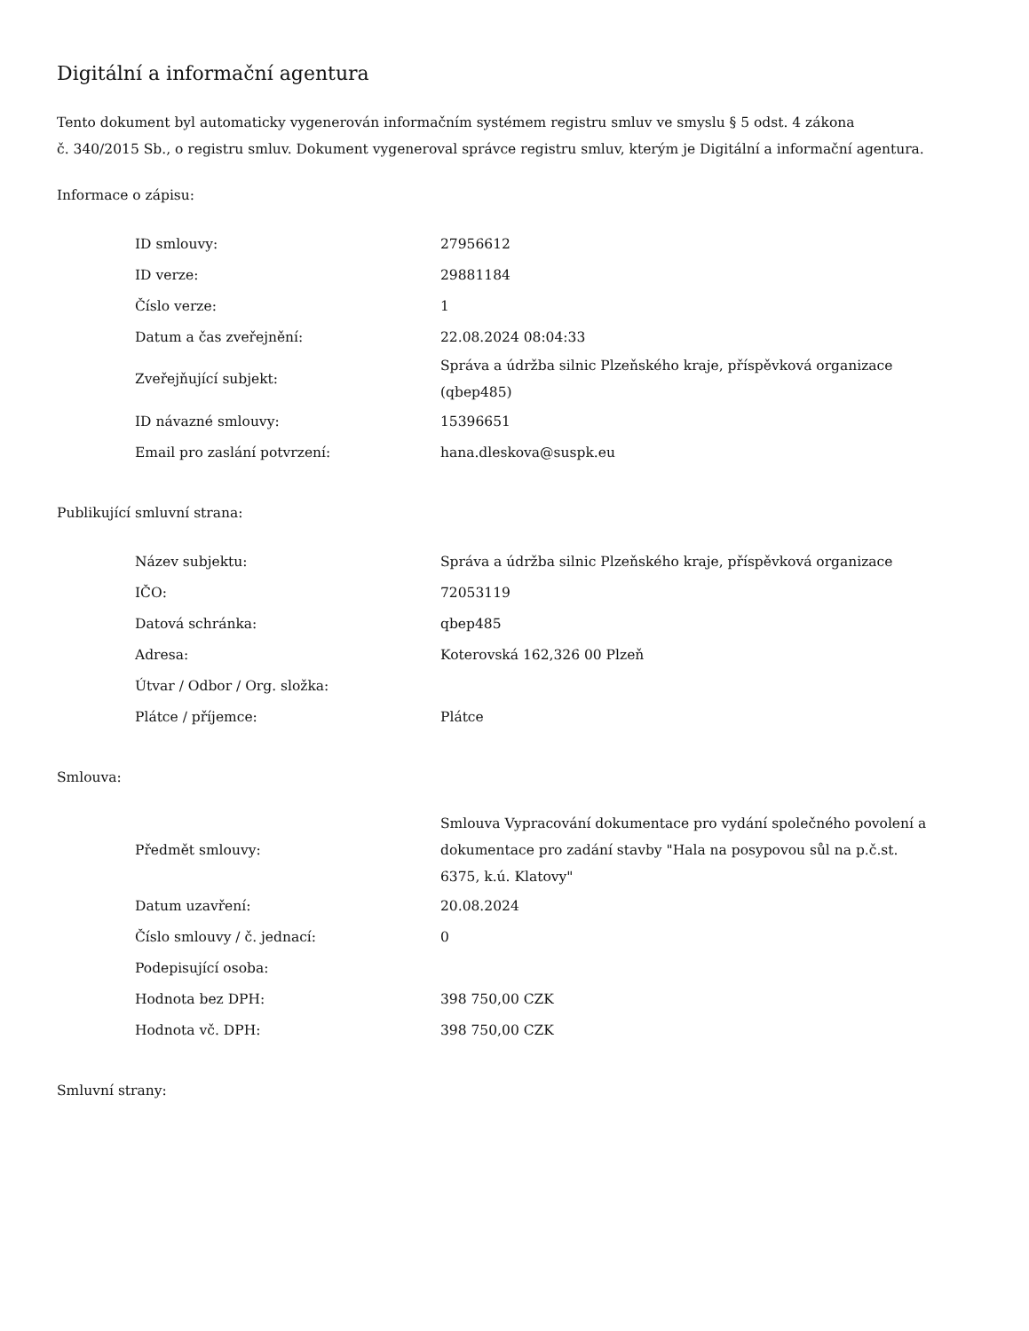Digitální a informační agentura
Tento dokument byl automaticky vygenerován informačním systémem registru smluv ve smyslu § 5 odst. 4 zákona
č. 340/2015 Sb., o registru smluv. Dokument vygeneroval správce registru smluv, kterým je Digitální a informační agentura.
Informace o zápisu:
| ID smlouvy: | 27956612 |
| ID verze: | 29881184 |
| Číslo verze: | 1 |
| Datum a čas zveřejnění: | 22.08.2024 08:04:33 |
| Zveřejňující subjekt: | Správa a údržba silnic Plzeňského kraje, příspěvková organizace (qbep485) |
| ID návazné smlouvy: | 15396651 |
| Email pro zaslání potvrzení: | hana.dleskova@suspk.eu |
Publikující smluvní strana:
| Název subjektu: | Správa a údržba silnic Plzeňského kraje, příspěvková organizace |
| IČO: | 72053119 |
| Datová schránka: | qbep485 |
| Adresa: | Koterovská 162,326 00 Plzeň |
| Útvar / Odbor / Org. složka: | |
| Plátce / příjemce: | Plátce |
Smlouva:
| Předmět smlouvy: | Smlouva Vypracování dokumentace pro vydání společného povolení a dokumentace pro zadání stavby "Hala na posypovou sůl na p.č.st. 6375, k.ú. Klatovy" |
| Datum uzavření: | 20.08.2024 |
| Číslo smlouvy / č. jednací: | 0 |
| Podepisující osoba: | |
| Hodnota bez DPH: | 398 750,00 CZK |
| Hodnota vč. DPH: | 398 750,00 CZK |
Smluvní strany: